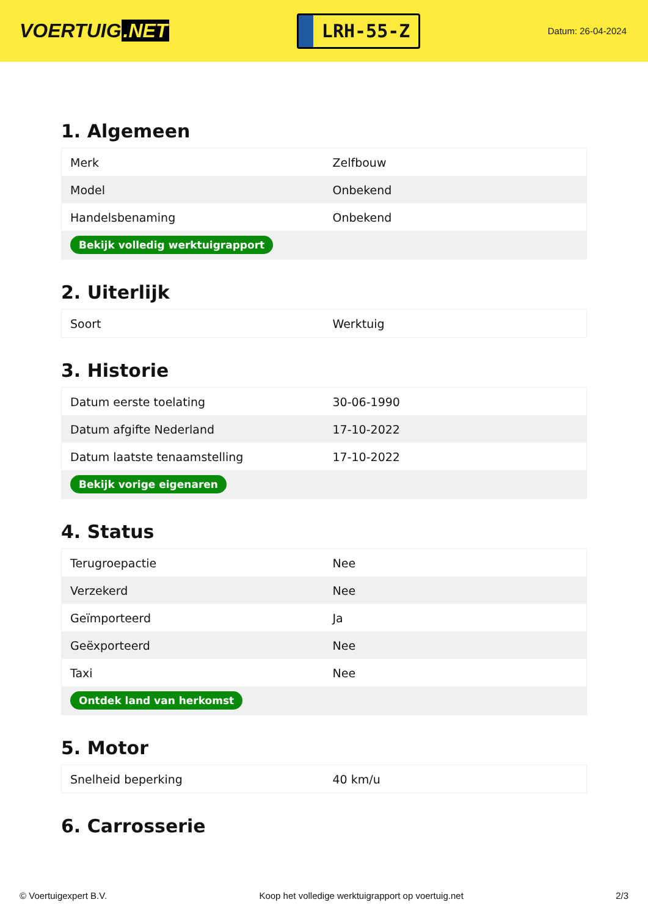VOERTUIG.NET
LRH-55-Z
Datum: 26-04-2024
1. Algemeen
| Merk | Zelfbouw |
| Model | Onbekend |
| Handelsbenaming | Onbekend |
| Bekijk volledig werktuigrapport | |
2. Uiterlijk
| Soort | Werktuig |
3. Historie
| Datum eerste toelating | 30-06-1990 |
| Datum afgifte Nederland | 17-10-2022 |
| Datum laatste tenaamstelling | 17-10-2022 |
| Bekijk vorige eigenaren | |
4. Status
| Terugroepactie | Nee |
| Verzekerd | Nee |
| Geïmporteerd | Ja |
| Geëxporteerd | Nee |
| Taxi | Nee |
| Ontdek land van herkomst | |
5. Motor
| Snelheid beperking | 40 km/u |
6. Carrosserie
© Voertuigexpert B.V. Koop het volledige werktuigrapport op voertuig.net 2/3